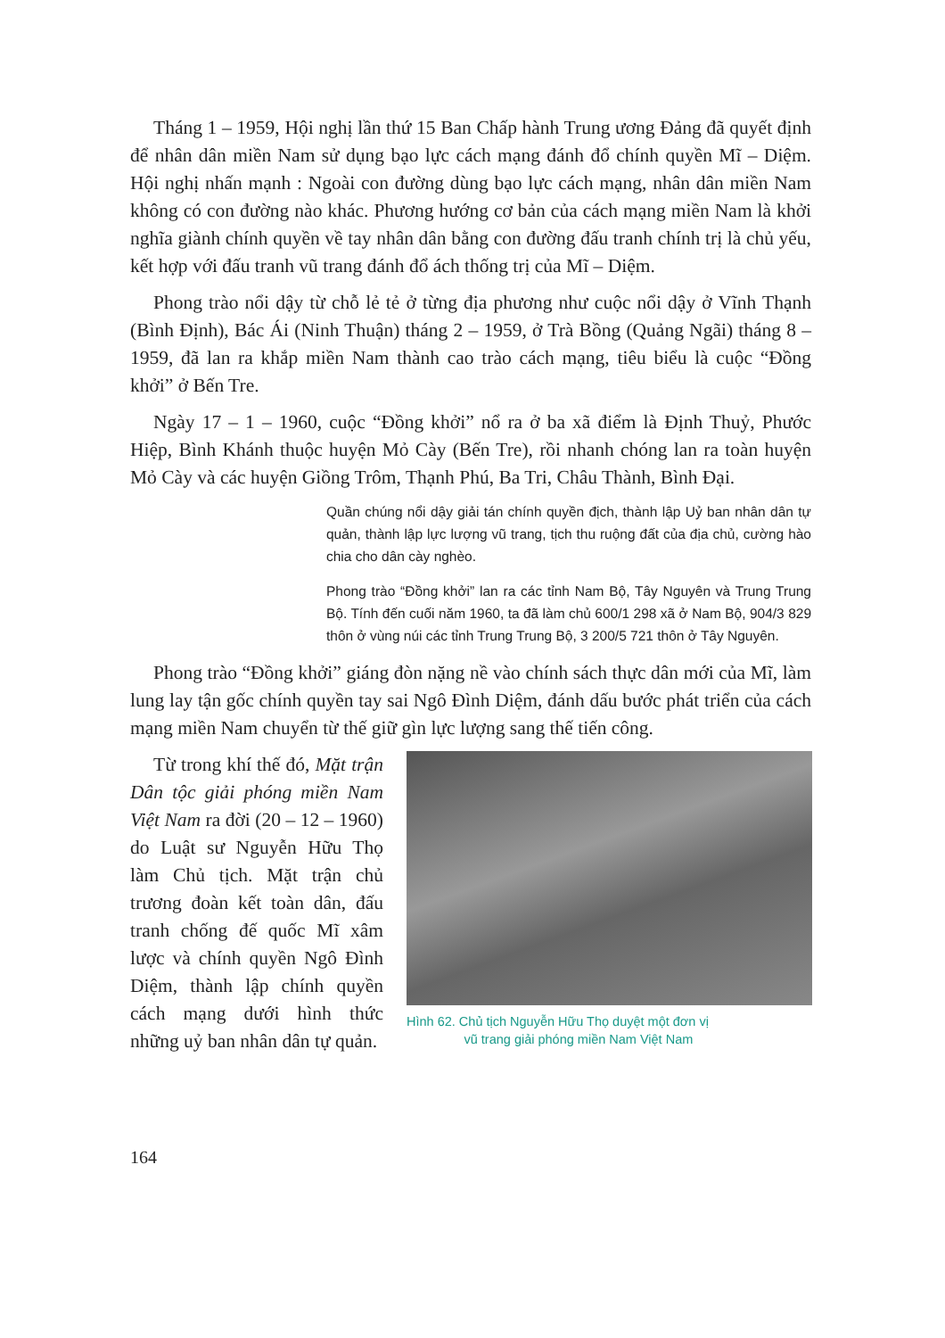Tháng 1 – 1959, Hội nghị lần thứ 15 Ban Chấp hành Trung ương Đảng đã quyết định để nhân dân miền Nam sử dụng bạo lực cách mạng đánh đổ chính quyền Mĩ – Diệm. Hội nghị nhấn mạnh : Ngoài con đường dùng bạo lực cách mạng, nhân dân miền Nam không có con đường nào khác. Phương hướng cơ bản của cách mạng miền Nam là khởi nghĩa giành chính quyền về tay nhân dân bằng con đường đấu tranh chính trị là chủ yếu, kết hợp với đấu tranh vũ trang đánh đổ ách thống trị của Mĩ – Diệm.
Phong trào nổi dậy từ chỗ lẻ tẻ ở từng địa phương như cuộc nổi dậy ở Vĩnh Thạnh (Bình Định), Bác Ái (Ninh Thuận) tháng 2 – 1959, ở Trà Bồng (Quảng Ngãi) tháng 8 – 1959, đã lan ra khắp miền Nam thành cao trào cách mạng, tiêu biểu là cuộc “Đồng khởi” ở Bến Tre.
Ngày 17 – 1 – 1960, cuộc “Đồng khởi” nổ ra ở ba xã điểm là Định Thuỷ, Phước Hiệp, Bình Khánh thuộc huyện Mỏ Cày (Bến Tre), rồi nhanh chóng lan ra toàn huyện Mỏ Cày và các huyện Giồng Trôm, Thạnh Phú, Ba Tri, Châu Thành, Bình Đại.
Quần chúng nổi dậy giải tán chính quyền địch, thành lập Uỷ ban nhân dân tự quản, thành lập lực lượng vũ trang, tịch thu ruộng đất của địa chủ, cường hào chia cho dân cày nghèo.
Phong trào “Đồng khởi” lan ra các tỉnh Nam Bộ, Tây Nguyên và Trung Trung Bộ. Tính đến cuối năm 1960, ta đã làm chủ 600/1 298 xã ở Nam Bộ, 904/3 829 thôn ở vùng núi các tỉnh Trung Trung Bộ, 3 200/5 721 thôn ở Tây Nguyên.
Phong trào “Đồng khởi” giáng đòn nặng nề vào chính sách thực dân mới của Mĩ, làm lung lay tận gốc chính quyền tay sai Ngô Đình Diệm, đánh dấu bước phát triển của cách mạng miền Nam chuyển từ thế giữ gìn lực lượng sang thế tiến công.
Từ trong khí thế đó, Mặt trận Dân tộc giải phóng miền Nam Việt Nam ra đời (20 – 12 – 1960) do Luật sư Nguyễn Hữu Thọ làm Chủ tịch. Mặt trận chủ trương đoàn kết toàn dân, đấu tranh chống đế quốc Mĩ xâm lược và chính quyền Ngô Đình Diệm, thành lập chính quyền cách mạng dưới hình thức những uỷ ban nhân dân tự quản.
Hình 62. Chủ tịch Nguyễn Hữu Thọ duyệt một đơn vị
vũ trang giải phóng miền Nam Việt Nam
164